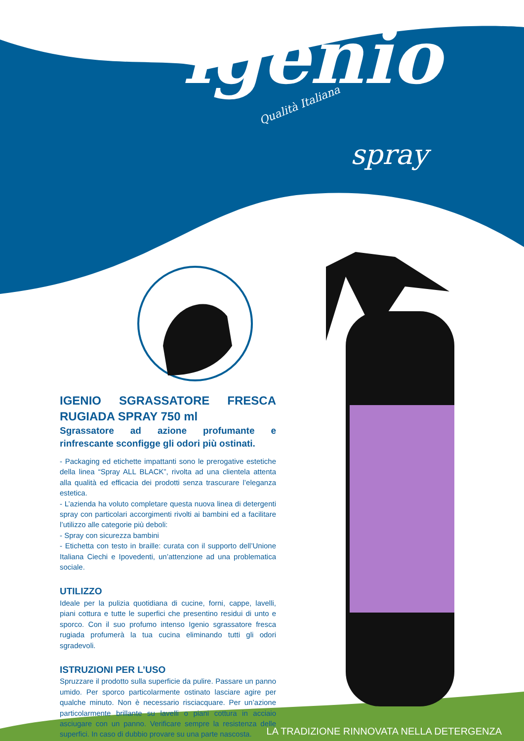igenio Qualità Italiana
spray
IGENIO SGRASSATORE FRESCA RUGIADA SPRAY 750 ml
Sgrassatore ad azione profumante e rinfrescante sconfigge gli odori più ostinati.
- Packaging ed etichette impattanti sono le prerogative estetiche della linea “Spray ALL BLACK”, rivolta ad una clientela attenta alla qualità ed efficacia dei prodotti senza trascurare l’eleganza estetica.
- L’azienda ha voluto completare questa nuova linea di detergenti spray con particolari accorgimenti rivolti ai bambini ed a facilitare l’utilizzo alle categorie più deboli:
- Spray con sicurezza bambini
- Etichetta con testo in braille: curata con il supporto dell’Unione Italiana Ciechi e Ipovedenti, un’attenzione ad una problematica sociale.
UTILIZZO
Ideale per la pulizia quotidiana di cucine, forni, cappe, lavelli, piani cottura e tutte le superfici che presentino residui di unto e sporco. Con il suo profumo intenso Igenio sgrassatore fresca rugiada profumerà la tua cucina eliminando tutti gli odori sgradevoli.
ISTRUZIONI PER L’USO
Spruzzare il prodotto sulla superficie da pulire. Passare un panno umido. Per sporco particolarmente ostinato lasciare agire per qualche minuto. Non è necessario risciacquare. Per un’azione particolarmente brillante su lavelli o piani cottura in acciaio asciugare con un panno. Verificare sempre la resistenza delle superfici. In caso di dubbio provare su una parte nascosta.
LA TRADIZIONE RINNOVATA NELLA DETERGENZA